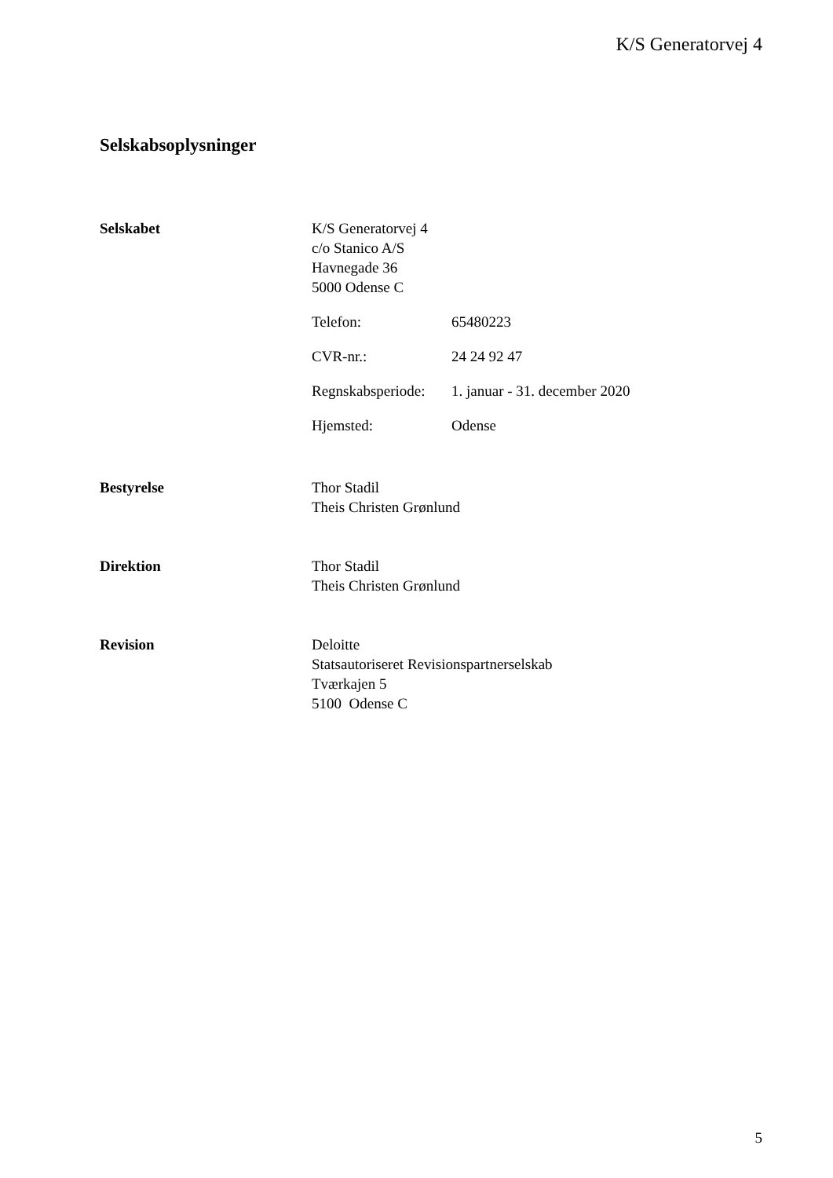K/S Generatorvej 4
Selskabsoplysninger
Selskabet K/S Generatorvej 4
c/o Stanico A/S
Havnegade 36
5000 Odense C
Telefon: 65480223
CVR-nr.: 24 24 92 47
Regnskabsperiode:
1. januar - 31. december 2020
Hjemsted: Odense
Bestyrelse Thor Stadil
Theis Christen Grønlund
Direktion Thor Stadil
Theis Christen Grønlund
Revision Deloitte
Statsautoriseret Revisionspartnerselskab
Tværkajen 5
5100 Odense C
5